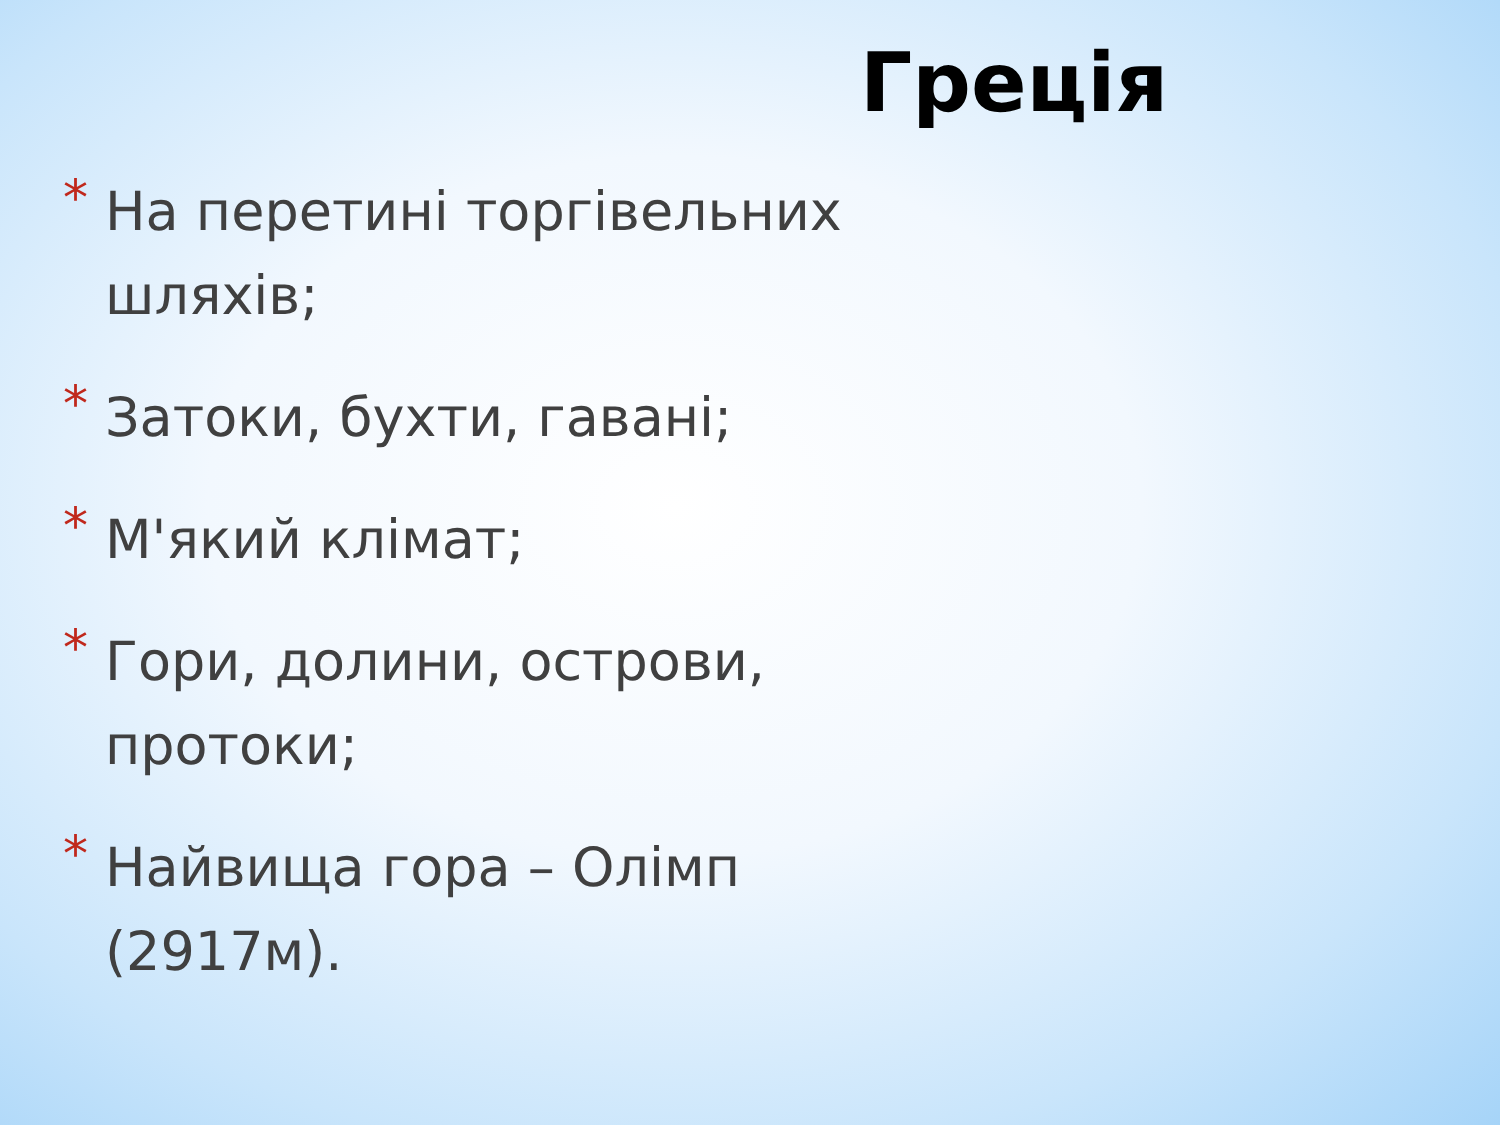Греція
* На перетині торгівельних шляхів;
* Затоки, бухти, гавані;
* М'який клімат;
* Гори, долини, острови, протоки;
* Найвища гора – Олімп (2917м).